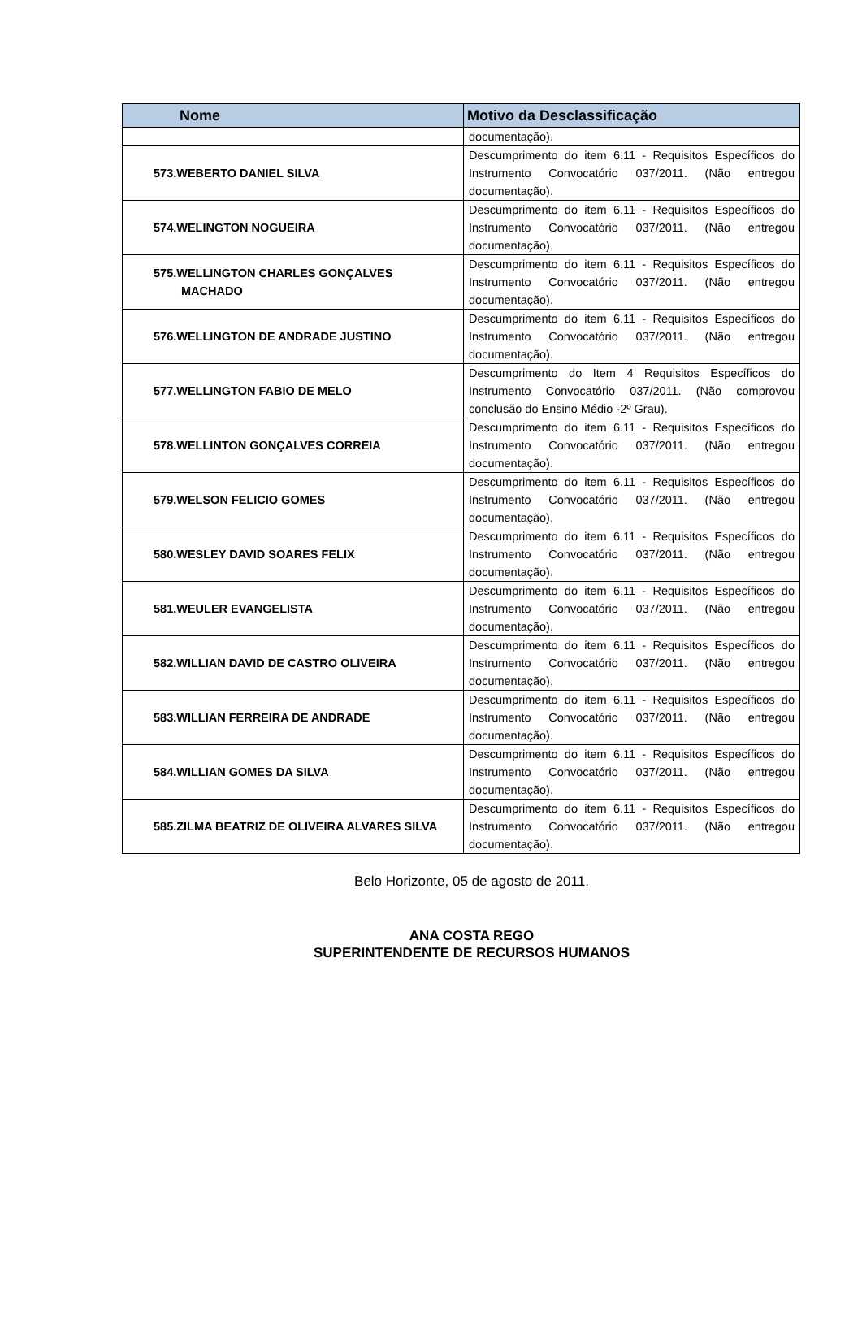| Nome | Motivo da Desclassificação |
| --- | --- |
| | documentação). |
| 573.WEBERTO DANIEL SILVA | Descumprimento do item 6.11 - Requisitos Específicos do Instrumento Convocatório 037/2011. (Não entregou documentação). |
| 574.WELINGTON NOGUEIRA | Descumprimento do item 6.11 - Requisitos Específicos do Instrumento Convocatório 037/2011. (Não entregou documentação). |
| 575.WELLINGTON CHARLES GONÇALVES MACHADO | Descumprimento do item 6.11 - Requisitos Específicos do Instrumento Convocatório 037/2011. (Não entregou documentação). |
| 576.WELLINGTON DE ANDRADE JUSTINO | Descumprimento do item 6.11 - Requisitos Específicos do Instrumento Convocatório 037/2011. (Não entregou documentação). |
| 577.WELLINGTON FABIO DE MELO | Descumprimento do Item 4 Requisitos Específicos do Instrumento Convocatório 037/2011. (Não comprovou conclusão do Ensino Médio -2º Grau). |
| 578.WELLINTON GONÇALVES CORREIA | Descumprimento do item 6.11 - Requisitos Específicos do Instrumento Convocatório 037/2011. (Não entregou documentação). |
| 579.WELSON FELICIO GOMES | Descumprimento do item 6.11 - Requisitos Específicos do Instrumento Convocatório 037/2011. (Não entregou documentação). |
| 580.WESLEY DAVID SOARES FELIX | Descumprimento do item 6.11 - Requisitos Específicos do Instrumento Convocatório 037/2011. (Não entregou documentação). |
| 581.WEULER EVANGELISTA | Descumprimento do item 6.11 - Requisitos Específicos do Instrumento Convocatório 037/2011. (Não entregou documentação). |
| 582.WILLIAN DAVID DE CASTRO OLIVEIRA | Descumprimento do item 6.11 - Requisitos Específicos do Instrumento Convocatório 037/2011. (Não entregou documentação). |
| 583.WILLIAN FERREIRA DE ANDRADE | Descumprimento do item 6.11 - Requisitos Específicos do Instrumento Convocatório 037/2011. (Não entregou documentação). |
| 584.WILLIAN GOMES DA SILVA | Descumprimento do item 6.11 - Requisitos Específicos do Instrumento Convocatório 037/2011. (Não entregou documentação). |
| 585.ZILMA BEATRIZ DE OLIVEIRA ALVARES SILVA | Descumprimento do item 6.11 - Requisitos Específicos do Instrumento Convocatório 037/2011. (Não entregou documentação). |
Belo Horizonte, 05 de agosto de 2011.
ANA COSTA REGO
SUPERINTENDENTE DE RECURSOS HUMANOS